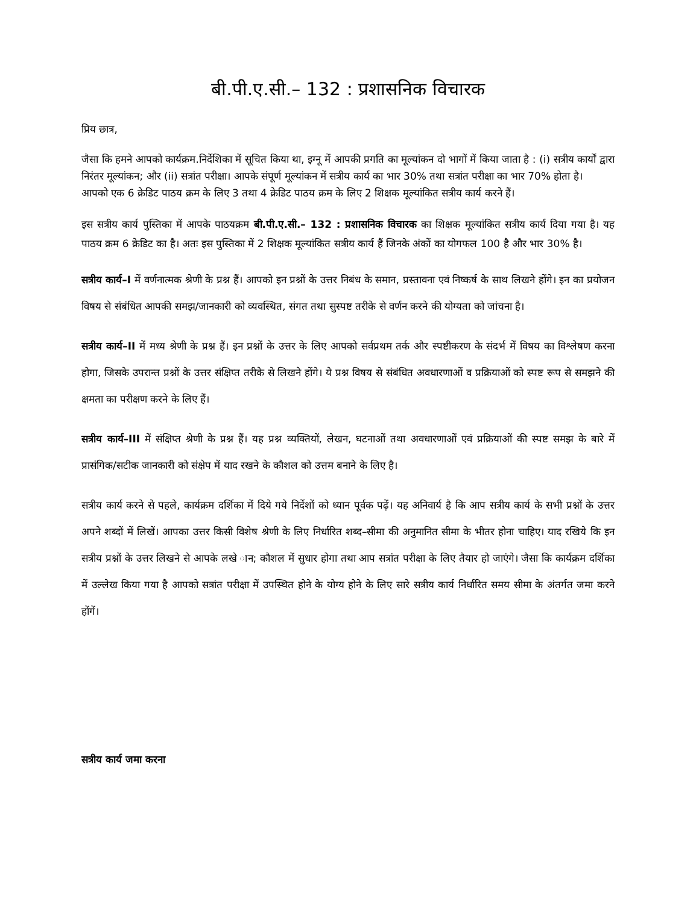बी.पी.ए.सी.– 132 : प्रशासनिक विचारक
प्रिय छात्र,
जैसा कि हमने आपको कार्यक्रम.निर्देशिका में सूचित किया था, इग्नू में आपकी प्रगति का मूल्यांकन दो भागों में किया जाता है : (i) सत्रीय कार्यों द्वारा निरंतर मूल्यांकन; और (ii) सत्रांत परीक्षा। आपके संपूर्ण मूल्यांकन में सत्रीय कार्य का भार 30% तथा सत्रांत परीक्षा का भार 70% होता है।
आपको एक 6 क्रेडिट पाठय क्रम के लिए 3 तथा 4 क्रेडिट पाठय क्रम के लिए 2 शिक्षक मूल्यांकित सत्रीय कार्य करने हैं।
इस सत्रीय कार्य पुस्तिका में आपके पाठयक्रम बी.पी.ए.सी.– 132 : प्रशासनिक विचारक का शिक्षक मूल्यांकित सत्रीय कार्य दिया गया है। यह पाठय क्रम 6 क्रेडिट का है। अतः इस पुस्तिका में 2 शिक्षक मूल्यांकित सत्रीय कार्य हैं जिनके अंकों का योगफल 100 है और भार 30% है।
सत्रीय कार्य–I में वर्णनात्मक श्रेणी के प्रश्न हैं। आपको इन प्रश्नों के उत्तर निबंध के समान, प्रस्तावना एवं निष्कर्ष के साथ लिखने होंगे। इन का प्रयोजन विषय से संबंधित आपकी समझ/जानकारी को व्यवस्थित, संगत तथा सुस्पष्ट तरीके से वर्णन करने की योग्यता को जांचना है।
सत्रीय कार्य–II में मध्य श्रेणी के प्रश्न हैं। इन प्रश्नों के उत्तर के लिए आपको सर्वप्रथम तर्क और स्पष्टीकरण के संदर्भ में विषय का विश्लेषण करना होगा, जिसके उपरान्त प्रश्नों के उत्तर संक्षिप्त तरीके से लिखने होंगे। ये प्रश्न विषय से संबंधित अवधारणाओं व प्रक्रियाओं को स्पष्ट रूप से समझने की क्षमता का परीक्षण करने के लिए हैं।
सत्रीय कार्य–III में संक्षिप्त श्रेणी के प्रश्न हैं। यह प्रश्न व्यक्तियों, लेखन, घटनाओं तथा अवधारणाओं एवं प्रक्रियाओं की स्पष्ट समझ के बारे में प्रासंगिक/सटीक जानकारी को संक्षेप में याद रखने के कौशल को उत्तम बनाने के लिए है।
सत्रीय कार्य करने से पहले, कार्यक्रम दर्शिका में दिये गये निर्देशों को ध्यान पूर्वक पढ़ें। यह अनिवार्य है कि आप सत्रीय कार्य के सभी प्रश्नों के उत्तर अपने शब्दों में लिखें। आपका उत्तर किसी विशेष श्रेणी के लिए निर्धारित शब्द–सीमा की अनुमानित सीमा के भीतर होना चाहिए। याद रखिये कि इन सत्रीय प्रश्नों के उत्तर लिखने से आपके लखे ान; कौशल में सुधार होगा तथा आप सत्रांत परीक्षा के लिए तैयार हो जाएंगे। जैसा कि कार्यक्रम दर्शिका में उल्लेख किया गया है आपको सत्रांत परीक्षा में उपस्थित होने के योग्य होने के लिए सारे सत्रीय कार्य निर्धारित समय सीमा के अंतर्गत जमा करने होंगें।
सत्रीय कार्य जमा करना